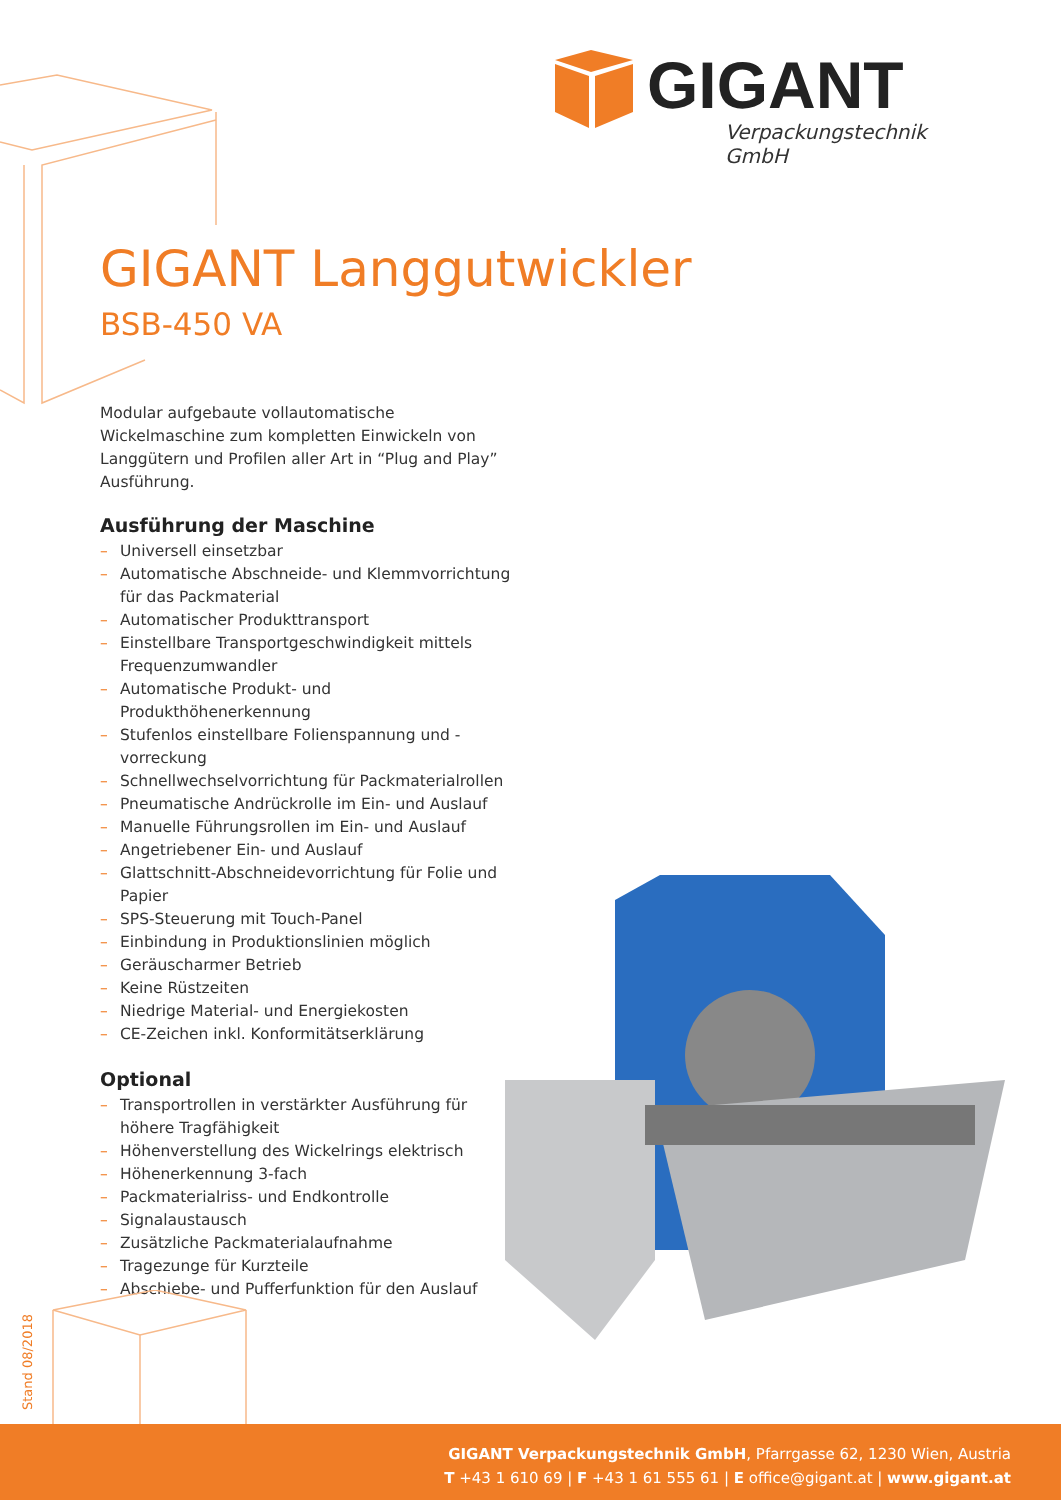GIGANT
Verpackungstechnik GmbH
GIGANT Langgutwickler
BSB-450 VA
Modular aufgebaute vollautomatische Wickelmaschine zum kompletten Einwickeln von Langgütern und Profilen aller Art in “Plug and Play” Ausführung.
Ausführung der Maschine
– Universell einsetzbar
– Automatische Abschneide- und Klemmvorrichtung für das Packmaterial
– Automatischer Produkttransport
– Einstellbare Transportgeschwindigkeit mittels Frequenzumwandler
– Automatische Produkt- und Produkthöhenerkennung
– Stufenlos einstellbare Folienspannung und -vorreckung
– Schnellwechselvorrichtung für Packmaterialrollen
– Pneumatische Andrückrolle im Ein- und Auslauf
– Manuelle Führungsrollen im Ein- und Auslauf
– Angetriebener Ein- und Auslauf
– Glattschnitt-Abschneidevorrichtung für Folie und Papier
– SPS-Steuerung mit Touch-Panel
– Einbindung in Produktionslinien möglich
– Geräuscharmer Betrieb
– Keine Rüstzeiten
– Niedrige Material- und Energiekosten
– CE-Zeichen inkl. Konformitätserklärung
Optional
– Transportrollen in verstärkter Ausführung für höhere Tragfähigkeit
– Höhenverstellung des Wickelrings elektrisch
– Höhenerkennung 3-fach
– Packmaterialriss- und Endkontrolle
– Signalaustausch
– Zusätzliche Packmaterialaufnahme
– Tragezunge für Kurzteile
– Abschiebe- und Pufferfunktion für den Auslauf
Stand 08/2018
GIGANT Verpackungstechnik GmbH, Pfarrgasse 62, 1230 Wien, Austria
T +43 1 610 69 | F +43 1 61 555 61 | E office@gigant.at | www.gigant.at